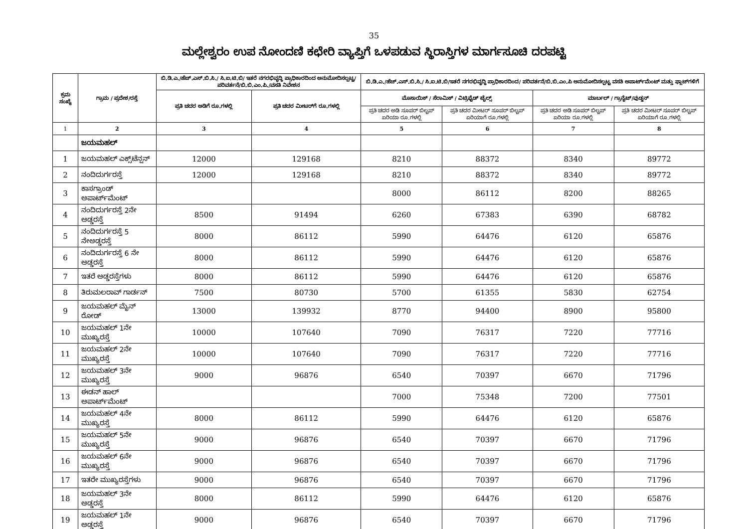35
ಮಲ್ಲೇಶ್ವರಂ ಉಪ ನೋಂದಣಿ ಕಛೇರಿ ವ್ಯಾಪ್ತಿಗೆ ಒಳಪಡುವ ಸ್ಥಿರಾಸ್ತಿಗಳ ಮಾರ್ಗಸೂಚಿ ದರಪಟ್ಟಿ
| ಕ್ರಮ ಸಂಖ್ಯೆ | ಗ್ರಾಮ / ಪ್ರದೇಶ/ರಸ್ತೆ | ಬಿ.ಡಿ.ಎ./ಹೆಚ್.ಎಸ್.ಬಿ.ಸಿ./ ಸಿ.ಐ.ಟಿ.ಬಿ/ ಇತರೆ ನಗರಭಿವೃದ್ಧಿ ಪ್ರಾಧಿಕಾರದಿಂದ ಅನುಮೋದಿಸಲ್ಪಟ್ಟ/ ಪರಿವರ್ತನೆ/ಬಿ.ಬಿ.ಎಂ.ಪಿ./ವಸತಿ ನಿವೇಶನ | | ಬಿ.ಡಿ.ಎ./ಹೆಚ್.ಎಸ್.ಬಿ.ಸಿ./ ಸಿ.ಐ.ಟಿ.ಬಿ/ಇತರೆ ನಗರಭಿವೃದ್ಧಿ ಪ್ರಾಧಿಕಾರದಿಂದ/ ಪರಿವರ್ತನೆ/ಬಿ.ಬಿ.ಎಂ.ಪಿ ಅನುಮೋದಿಸಲ್ಪಟ್ಟ ವಸತಿ ಅಪಾರ್ಟ್‌ಮೆಂಟ್ ಮತ್ತು ಫ್ಲಾಟ್‌ಗಳಿಗೆ | | | |
| --- | --- | --- | --- | --- | --- | --- | --- |
| | | ಪ್ರತಿ ಚದರ ಅಡಿಗೆ ರೂ.ಗಳಲ್ಲಿ | ಪ್ರತಿ ಚದರ ಮೀಟರ್‌ಗೆ ರೂ.ಗಳಲ್ಲಿ | ಮೊಸಾಯಿಕ್ / ಸೆರಾಮಿಕ್ / ವಿಟ್ರಿಫೈಡ್ ಟೈಲ್ಸ್ | | ಮಾರ್ಬಲ್ / ಗ್ರಾನೈಟ್/ವುಡ್ಡನ್ | |
| | | | | ಪ್ರತಿ ಚದರ ಅಡಿ ಸೂಪರ್ ಬಿಲ್ಟಪ್ ಏರಿಯಾ ರೂ.ಗಳಲ್ಲಿ | ಪ್ರತಿ ಚದರ ಮೀಟರ್ ಸೂಪರ್ ಬಿಲ್ಟಪ್ ಏರಿಯಾಗೆ ರೂ.ಗಳಲ್ಲಿ | ಪ್ರತಿ ಚದರ ಅಡಿ ಸೂಪರ್ ಬಿಲ್ಟಪ್ ಏರಿಯಾ ರೂ.ಗಳಲ್ಲಿ | ಪ್ರತಿ ಚದರ ಮೀಟರ್ ಸೂಪರ್ ಬಿಲ್ಟಪ್ ಏರಿಯಾಗೆ ರೂ.ಗಳಲ್ಲಿ |
| 1 | 2 | 3 | 4 | 5 | 6 | 7 | 8 |
| | ಜಯಮಹಲ್ | | | | | | |
| 1 | ಜಯಮಹಲ್ ಎಕ್ಸ್‌ಟೆನ್ಷನ್ | 12000 | 129168 | 8210 | 88372 | 8340 | 89772 |
| 2 | ನಂದಿದುರ್ಗರಸ್ತೆ | 12000 | 129168 | 8210 | 88372 | 8340 | 89772 |
| 3 | ಕಾಸಗ್ರಾಂಡ್ ಅಪಾರ್ಟ್‌ಮೆಂಟ್ | | | 8000 | 86112 | 8200 | 88265 |
| 4 | ನಂದಿದುರ್ಗರಸ್ತೆ 2ನೇ ಅಡ್ಡರಸ್ತೆ | 8500 | 91494 | 6260 | 67383 | 6390 | 68782 |
| 5 | ನಂದಿದುರ್ಗರಸ್ತೆ 5 ನೇಅಡ್ಡರಸ್ತೆ | 8000 | 86112 | 5990 | 64476 | 6120 | 65876 |
| 6 | ನಂದಿದುರ್ಗರಸ್ತೆ 6 ನೇ ಅಡ್ಡರಸ್ತೆ | 8000 | 86112 | 5990 | 64476 | 6120 | 65876 |
| 7 | ಇತರೆ ಅಡ್ಡರಸ್ತೆಗಳು | 8000 | 86112 | 5990 | 64476 | 6120 | 65876 |
| 8 | ತಿರುಮಲರಾವ್ ಗಾರ್ಡನ್ | 7500 | 80730 | 5700 | 61355 | 5830 | 62754 |
| 9 | ಜಯಮಹಲ್ ಮೈನ್ ರೋಡ್ | 13000 | 139932 | 8770 | 94400 | 8900 | 95800 |
| 10 | ಜಯಮಹಲ್ 1ನೇ ಮುಖ್ಯರಸ್ತೆ | 10000 | 107640 | 7090 | 76317 | 7220 | 77716 |
| 11 | ಜಯಮಹಲ್ 2ನೇ ಮುಖ್ಯರಸ್ತೆ | 10000 | 107640 | 7090 | 76317 | 7220 | 77716 |
| 12 | ಜಯಮಹಲ್ 3ನೇ ಮುಖ್ಯರಸ್ತೆ | 9000 | 96876 | 6540 | 70397 | 6670 | 71796 |
| 13 | ಈಡನ್ ಹಾಲ್ ಅಪಾರ್ಟ್‌ಮೆಂಟ್ | | | 7000 | 75348 | 7200 | 77501 |
| 14 | ಜಯಮಹಲ್ 4ನೇ ಮುಖ್ಯರಸ್ತೆ | 8000 | 86112 | 5990 | 64476 | 6120 | 65876 |
| 15 | ಜಯಮಹಲ್ 5ನೇ ಮುಖ್ಯರಸ್ತೆ | 9000 | 96876 | 6540 | 70397 | 6670 | 71796 |
| 16 | ಜಯಮಹಲ್ 6ನೇ ಮುಖ್ಯರಸ್ತೆ | 9000 | 96876 | 6540 | 70397 | 6670 | 71796 |
| 17 | ಇತರೇ ಮುಖ್ಯರಸ್ತೆಗಳು | 9000 | 96876 | 6540 | 70397 | 6670 | 71796 |
| 18 | ಜಯಮಹಲ್ 3ನೇ ಅಡ್ಡರಸ್ತೆ | 8000 | 86112 | 5990 | 64476 | 6120 | 65876 |
| 19 | ಜಯಮಹಲ್ 1ನೇ ಅಡ್ಡರಸ್ತೆ | 9000 | 96876 | 6540 | 70397 | 6670 | 71796 |